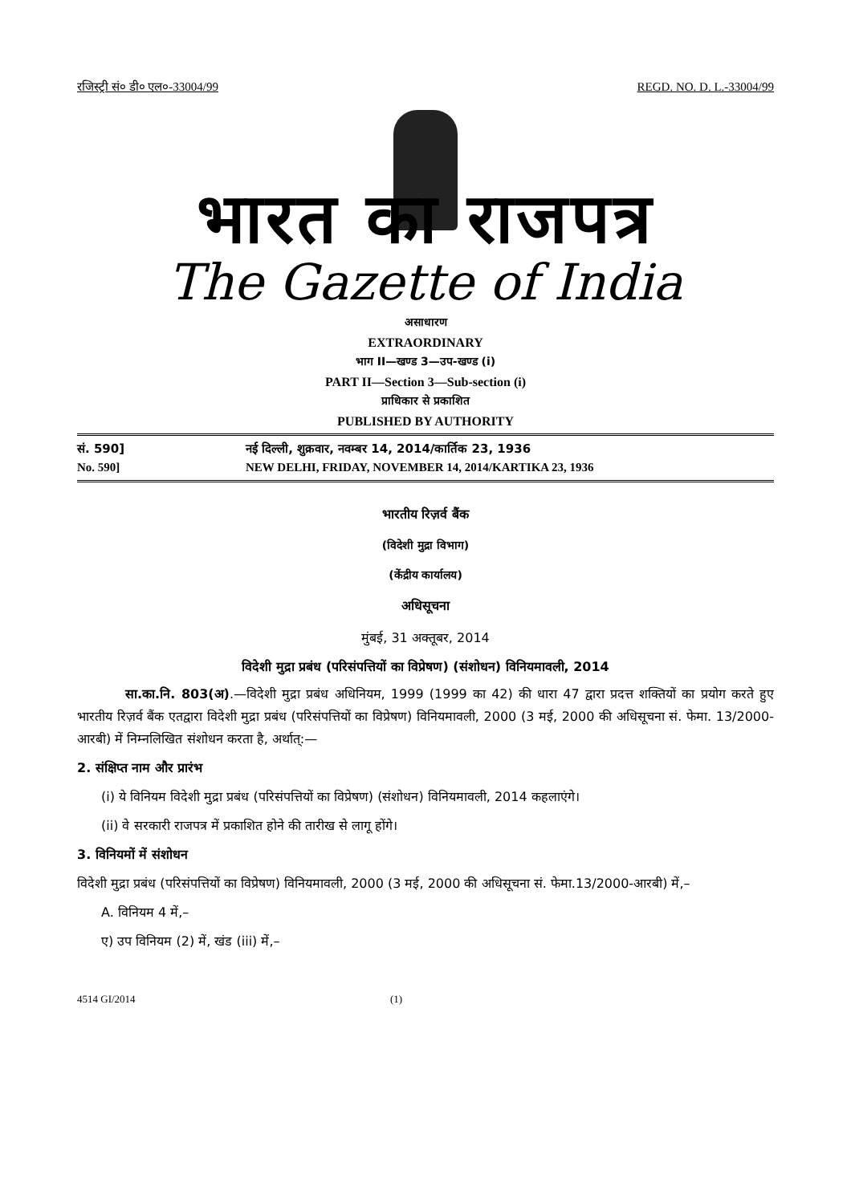रजिस्ट्री सं० डी० एल०-33004/99 REGD. NO. D. L.-33004/99
भारत का राजपत्र
The Gazette of India
असाधारण
EXTRAORDINARY
भाग II—खण्ड 3—उप-खण्ड (i)
PART II—Section 3—Sub-section (i)
प्राधिकार से प्रकाशित
PUBLISHED BY AUTHORITY
सं. 590] नई दिल्ली, शुक्रवार, नवम्बर 14, 2014/कार्तिक 23, 1936
No. 590] NEW DELHI, FRIDAY, NOVEMBER 14, 2014/KARTIKA 23, 1936
भारतीय रिज़र्व बैंक
(विदेशी मुद्रा विभाग)
(केंद्रीय कार्यालय)
अधिसूचना
मुंबई, 31 अक्तूबर, 2014
विदेशी मुद्रा प्रबंध (परिसंपत्तियों का विप्रेषण) (संशोधन) विनियमावली, 2014
सा.का.नि. 803(अ).—विदेशी मुद्रा प्रबंध अधिनियम, 1999 (1999 का 42) की धारा 47 द्वारा प्रदत्त शक्तियों का प्रयोग करते हुए भारतीय रिज़र्व बैंक एतद्वारा विदेशी मुद्रा प्रबंध (परिसंपत्तियों का विप्रेषण) विनियमावली, 2000 (3 मई, 2000 की अधिसूचना सं. फेमा. 13/2000-आरबी) में निम्नलिखित संशोधन करता है, अर्थात्:—
2. संक्षिप्त नाम और प्रारंभ
(i) ये विनियम विदेशी मुद्रा प्रबंध (परिसंपत्तियों का विप्रेषण) (संशोधन) विनियमावली, 2014 कहलाएंगे।
(ii) वे सरकारी राजपत्र में प्रकाशित होने की तारीख से लागू होंगे।
3. विनियमों में संशोधन
विदेशी मुद्रा प्रबंध (परिसंपत्तियों का विप्रेषण) विनियमावली, 2000 (3 मई, 2000 की अधिसूचना सं. फेमा.13/2000-आरबी) में,–
A. विनियम 4 में,–
ए) उप विनियम (2) में, खंड (iii) में,–
4514 GI/2014 (1)